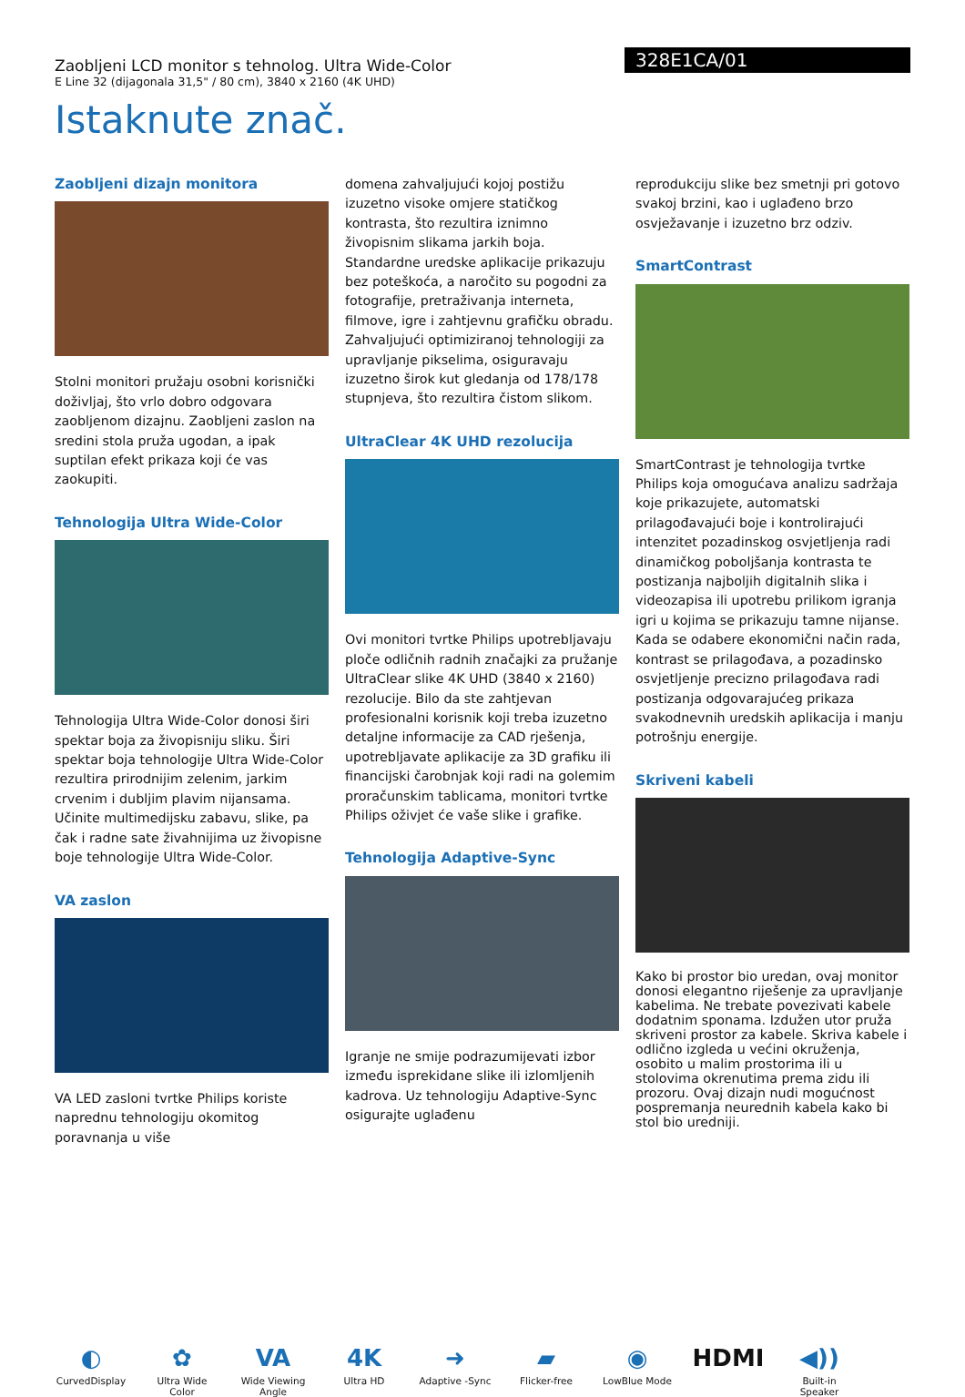Zaobljeni LCD monitor s tehnolog. Ultra Wide-Color
E Line 32 (dijagonala 31,5" / 80 cm), 3840 x 2160 (4K UHD)
328E1CA/01
Istaknute znač.
Zaobljeni dizajn monitora
Stolni monitori pružaju osobni korisnički doživljaj, što vrlo dobro odgovara zaobljenom dizajnu. Zaobljeni zaslon na sredini stola pruža ugodan, a ipak suptilan efekt prikaza koji će vas zaokupiti.
Tehnologija Ultra Wide-Color
Tehnologija Ultra Wide-Color donosi širi spektar boja za živopisniju sliku. Širi spektar boja tehnologije Ultra Wide-Color rezultira prirodnijim zelenim, jarkim crvenim i dubljim plavim nijansama. Učinite multimedijsku zabavu, slike, pa čak i radne sate živahnijima uz živopisne boje tehnologije Ultra Wide-Color.
VA zaslon
VA LED zasloni tvrtke Philips koriste naprednu tehnologiju okomitog poravnanja u više
domena zahvaljujući kojoj postižu izuzetno visoke omjere statičkog kontrasta, što rezultira iznimno živopisnim slikama jarkih boja. Standardne uredske aplikacije prikazuju bez poteškoća, a naročito su pogodni za fotografije, pretraživanja interneta, filmove, igre i zahtjevnu grafičku obradu. Zahvaljujući optimiziranoj tehnologiji za upravljanje pikselima, osiguravaju izuzetno širok kut gledanja od 178/178 stupnjeva, što rezultira čistom slikom.
UltraClear 4K UHD rezolucija
Ovi monitori tvrtke Philips upotrebljavaju ploče odličnih radnih značajki za pružanje UltraClear slike 4K UHD (3840 x 2160) rezolucije. Bilo da ste zahtjevan profesionalni korisnik koji treba izuzetno detaljne informacije za CAD rješenja, upotrebljavate aplikacije za 3D grafiku ili financijski čarobnjak koji radi na golemim proračunskim tablicama, monitori tvrtke Philips oživjet će vaše slike i grafike.
Tehnologija Adaptive-Sync
Igranje ne smije podrazumijevati izbor između isprekidane slike ili izlomljenih kadrova. Uz tehnologiju Adaptive-Sync osigurajte uglađenu
reprodukciju slike bez smetnji pri gotovo svakoj brzini, kao i uglađeno brzo osvježavanje i izuzetno brz odziv.
SmartContrast
SmartContrast je tehnologija tvrtke Philips koja omogućava analizu sadržaja koje prikazujete, automatski prilagođavajući boje i kontrolirajući intenzitet pozadinskog osvjetljenja radi dinamičkog poboljšanja kontrasta te postizanja najboljih digitalnih slika i videozapisa ili upotrebu prilikom igranja igri u kojima se prikazuju tamne nijanse. Kada se odabere ekonomični način rada, kontrast se prilagođava, a pozadinsko osvjetljenje precizno prilagođava radi postizanja odgovarajućeg prikaza svakodnevnih uredskih aplikacija i manju potrošnju energije.
Skriveni kabeli
Kako bi prostor bio uredan, ovaj monitor donosi elegantno riješenje za upravljanje kabelima. Ne trebate povezivati kabele dodatnim sponama. Izdužen utor pruža skriveni prostor za kabele. Skriva kabele i odlično izgleda u većini okruženja, osobito u malim prostorima ili u stolovima okrenutima prema zidu ili prozoru. Ovaj dizajn nudi mogućnost pospremanja neurednih kabela kako bi stol bio uredniji.
◐
CurvedDisplay
✿
Ultra Wide Color
VA
Wide Viewing Angle
4K
Ultra HD
➜
Adaptive -Sync
▰
Flicker-free
◉
LowBlue Mode
HDMI ◀))
Built-in Speaker